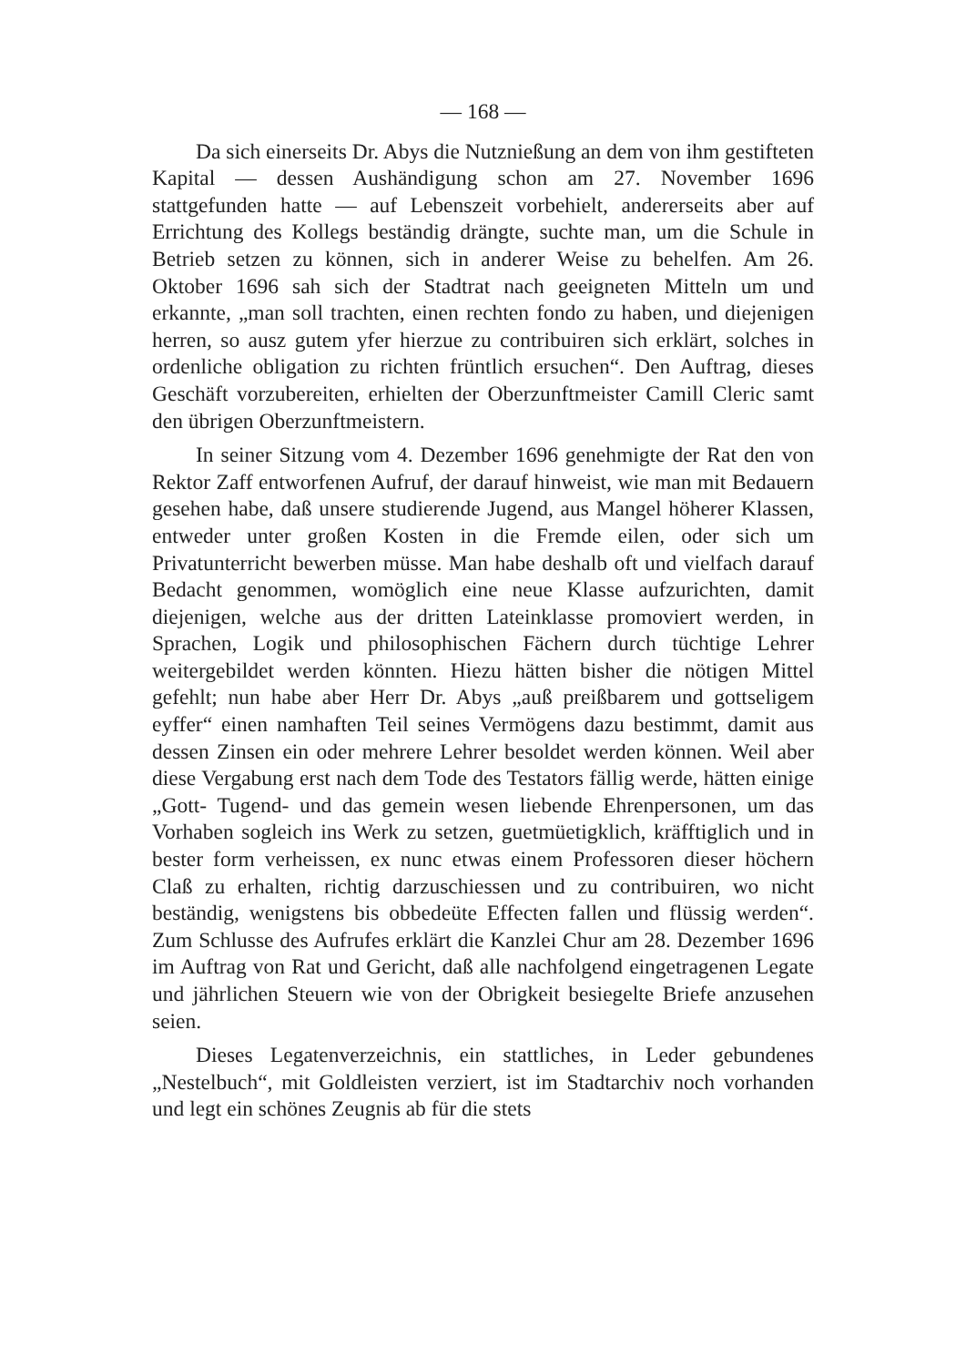— 168 —
Da sich einerseits Dr. Abys die Nutznießung an dem von ihm gestifteten Kapital — dessen Aushändigung schon am 27. November 1696 stattgefunden hatte — auf Lebenszeit vorbehielt, andererseits aber auf Errichtung des Kollegs beständig drängte, suchte man, um die Schule in Betrieb setzen zu können, sich in anderer Weise zu behelfen. Am 26. Oktober 1696 sah sich der Stadtrat nach geeigneten Mitteln um und erkannte, „man soll trachten, einen rechten fondo zu haben, und diejenigen herren, so ausz gutem yfer hierzue zu contribuiren sich erklärt, solches in ordenliche obligation zu richten früntlich ersuchen“. Den Auftrag, dieses Geschäft vorzubereiten, erhielten der Oberzunftmeister Camill Cleric samt den übrigen Oberzunftmeistern.
In seiner Sitzung vom 4. Dezember 1696 genehmigte der Rat den von Rektor Zaff entworfenen Aufruf, der darauf hinweist, wie man mit Bedauern gesehen habe, daß unsere studierende Jugend, aus Mangel höherer Klassen, entweder unter großen Kosten in die Fremde eilen, oder sich um Privatunterricht bewerben müsse. Man habe deshalb oft und vielfach darauf Bedacht genommen, womöglich eine neue Klasse aufzurichten, damit diejenigen, welche aus der dritten Lateinklasse promoviert werden, in Sprachen, Logik und philosophischen Fächern durch tüchtige Lehrer weitergebildet werden könnten. Hiezu hätten bisher die nötigen Mittel gefehlt; nun habe aber Herr Dr. Abys „auß preißbarem und gottseligem eyffer“ einen namhaften Teil seines Vermögens dazu bestimmt, damit aus dessen Zinsen ein oder mehrere Lehrer besoldet werden können. Weil aber diese Vergabung erst nach dem Tode des Testators fällig werde, hätten einige „Gott- Tugend- und das gemein wesen liebende Ehrenpersonen, um das Vorhaben sogleich ins Werk zu setzen, guetmüetigklich, kräfftiglich und in bester form verheissen, ex nunc etwas einem Professoren dieser höchern Claß zu erhalten, richtig darzuschiessen und zu contribuiren, wo nicht beständig, wenigstens bis obbedeüte Effecten fallen und flüssig werden“. Zum Schlusse des Aufrufes erklärt die Kanzlei Chur am 28. Dezember 1696 im Auftrag von Rat und Gericht, daß alle nachfolgend eingetragenen Legate und jährlichen Steuern wie von der Obrigkeit besiegelte Briefe anzusehen seien.
Dieses Legatenverzeichnis, ein stattliches, in Leder gebundenes „Nestelbuch“, mit Goldleisten verziert, ist im Stadtarchiv noch vorhanden und legt ein schönes Zeugnis ab für die stets